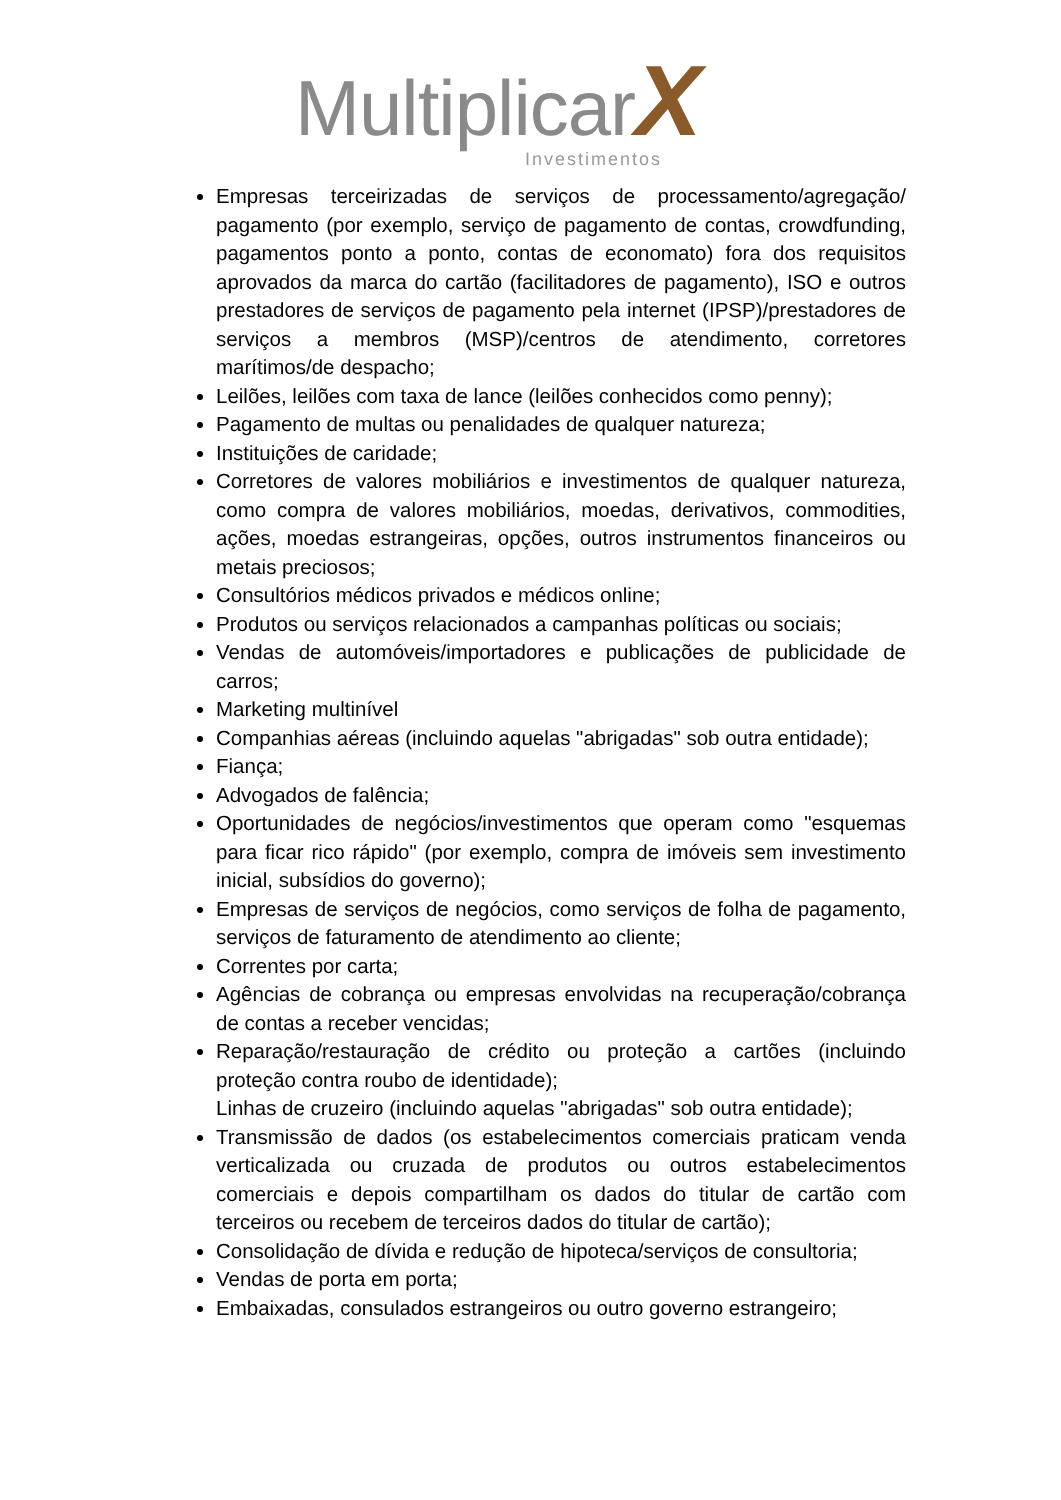Multiplicar X
Investimentos
Empresas terceirizadas de serviços de processamento/agregação/ pagamento (por exemplo, serviço de pagamento de contas, crowdfunding, pagamentos ponto a ponto, contas de economato) fora dos requisitos aprovados da marca do cartão (facilitadores de pagamento), ISO e outros prestadores de serviços de pagamento pela internet (IPSP)/prestadores de serviços a membros (MSP)/centros de atendimento, corretores marítimos/de despacho;
Leilões, leilões com taxa de lance (leilões conhecidos como penny);
Pagamento de multas ou penalidades de qualquer natureza;
Instituições de caridade;
Corretores de valores mobiliários e investimentos de qualquer natureza, como compra de valores mobiliários, moedas, derivativos, commodities, ações, moedas estrangeiras, opções, outros instrumentos financeiros ou metais preciosos;
Consultórios médicos privados e médicos online;
Produtos ou serviços relacionados a campanhas políticas ou sociais;
Vendas de automóveis/importadores e publicações de publicidade de carros;
Marketing multinível
Companhias aéreas (incluindo aquelas "abrigadas" sob outra entidade);
Fiança;
Advogados de falência;
Oportunidades de negócios/investimentos que operam como "esquemas para ficar rico rápido" (por exemplo, compra de imóveis sem investimento inicial, subsídios do governo);
Empresas de serviços de negócios, como serviços de folha de pagamento, serviços de faturamento de atendimento ao cliente;
Correntes por carta;
Agências de cobrança ou empresas envolvidas na recuperação/cobrança de contas a receber vencidas;
Reparação/restauração de crédito ou proteção a cartões (incluindo proteção contra roubo de identidade);
Linhas de cruzeiro (incluindo aquelas "abrigadas" sob outra entidade);
Transmissão de dados (os estabelecimentos comerciais praticam venda verticalizada ou cruzada de produtos ou outros estabelecimentos comerciais e depois compartilham os dados do titular de cartão com terceiros ou recebem de terceiros dados do titular de cartão);
Consolidação de dívida e redução de hipoteca/serviços de consultoria;
Vendas de porta em porta;
Embaixadas, consulados estrangeiros ou outro governo estrangeiro;